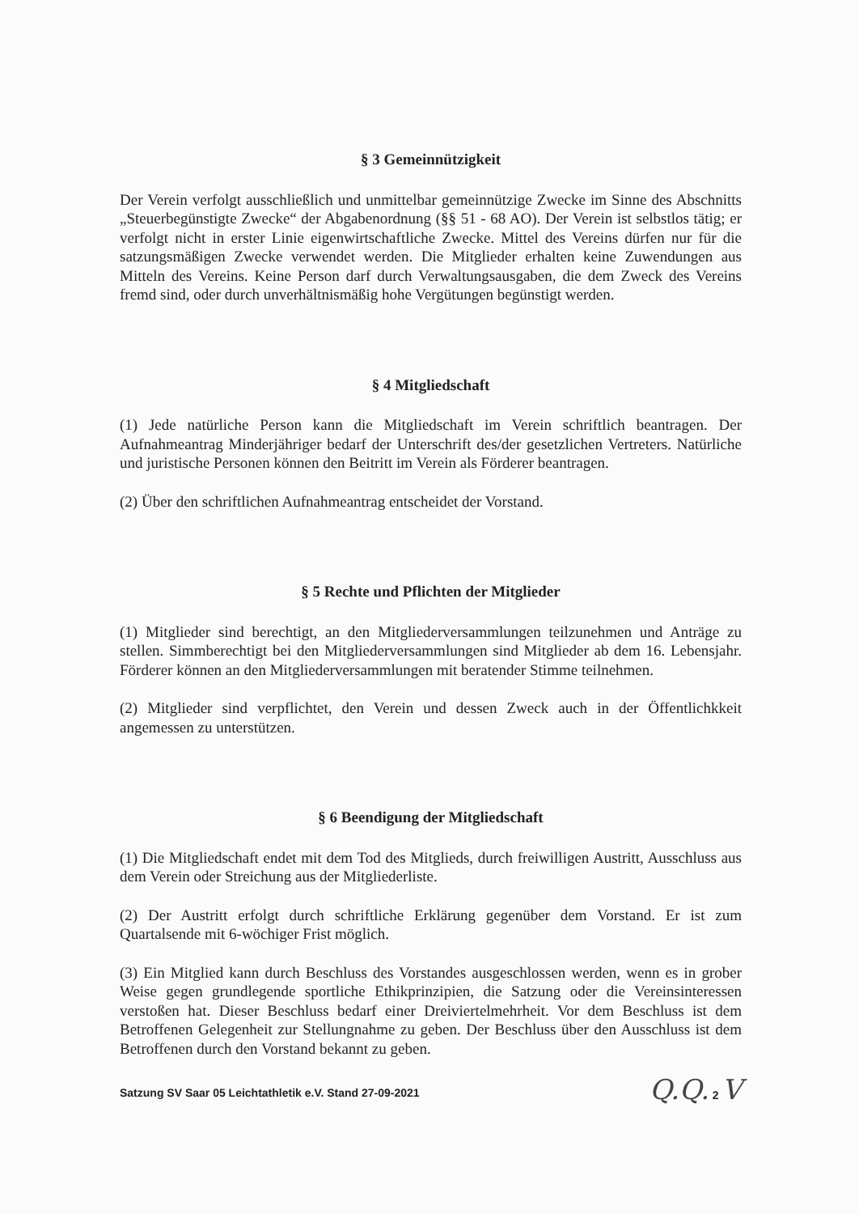§ 3 Gemeinnützigkeit
Der Verein verfolgt ausschließlich und unmittelbar gemeinnützige Zwecke im Sinne des Abschnitts „Steuerbegünstigte Zwecke“ der Abgabenordnung (§§ 51 - 68 AO). Der Verein ist selbstlos tätig; er verfolgt nicht in erster Linie eigenwirtschaftliche Zwecke. Mittel des Vereins dürfen nur für die satzungsmäßigen Zwecke verwendet werden. Die Mitglieder erhalten keine Zuwendungen aus Mitteln des Vereins. Keine Person darf durch Verwaltungsausgaben, die dem Zweck des Vereins fremd sind, oder durch unverhältnismäßig hohe Vergütungen begünstigt werden.
§ 4 Mitgliedschaft
(1) Jede natürliche Person kann die Mitgliedschaft im Verein schriftlich beantragen. Der Aufnahmeantrag Minderjähriger bedarf der Unterschrift des/der gesetzlichen Vertreters. Natürliche und juristische Personen können den Beitritt im Verein als Förderer beantragen.
(2) Über den schriftlichen Aufnahmeantrag entscheidet der Vorstand.
§ 5 Rechte und Pflichten der Mitglieder
(1) Mitglieder sind berechtigt, an den Mitgliederversammlungen teilzunehmen und Anträge zu stellen. Simmberechtigt bei den Mitgliederversammlungen sind Mitglieder ab dem 16. Lebensjahr. Förderer können an den Mitgliederversammlungen mit beratender Stimme teilnehmen.
(2) Mitglieder sind verpflichtet, den Verein und dessen Zweck auch in der Öffentlichkkeit angemessen zu unterstützen.
§ 6 Beendigung der Mitgliedschaft
(1) Die Mitgliedschaft endet mit dem Tod des Mitglieds, durch freiwilligen Austritt, Ausschluss aus dem Verein oder Streichung aus der Mitgliederliste.
(2) Der Austritt erfolgt durch schriftliche Erklärung gegenüber dem Vorstand. Er ist zum Quartalsende mit 6-wöchiger Frist möglich.
(3) Ein Mitglied kann durch Beschluss des Vorstandes ausgeschlossen werden, wenn es in grober Weise gegen grundlegende sportliche Ethikprinzipien, die Satzung oder die Vereinsinteressen verstoßen hat. Dieser Beschluss bedarf einer Dreiviertelmehrheit. Vor dem Beschluss ist dem Betroffenen Gelegenheit zur Stellungnahme zu geben. Der Beschluss über den Ausschluss ist dem Betroffenen durch den Vorstand bekannt zu geben.
Satzung SV Saar 05 Leichtathletik e.V. Stand 27-09-2021 Q.Q. 2 V